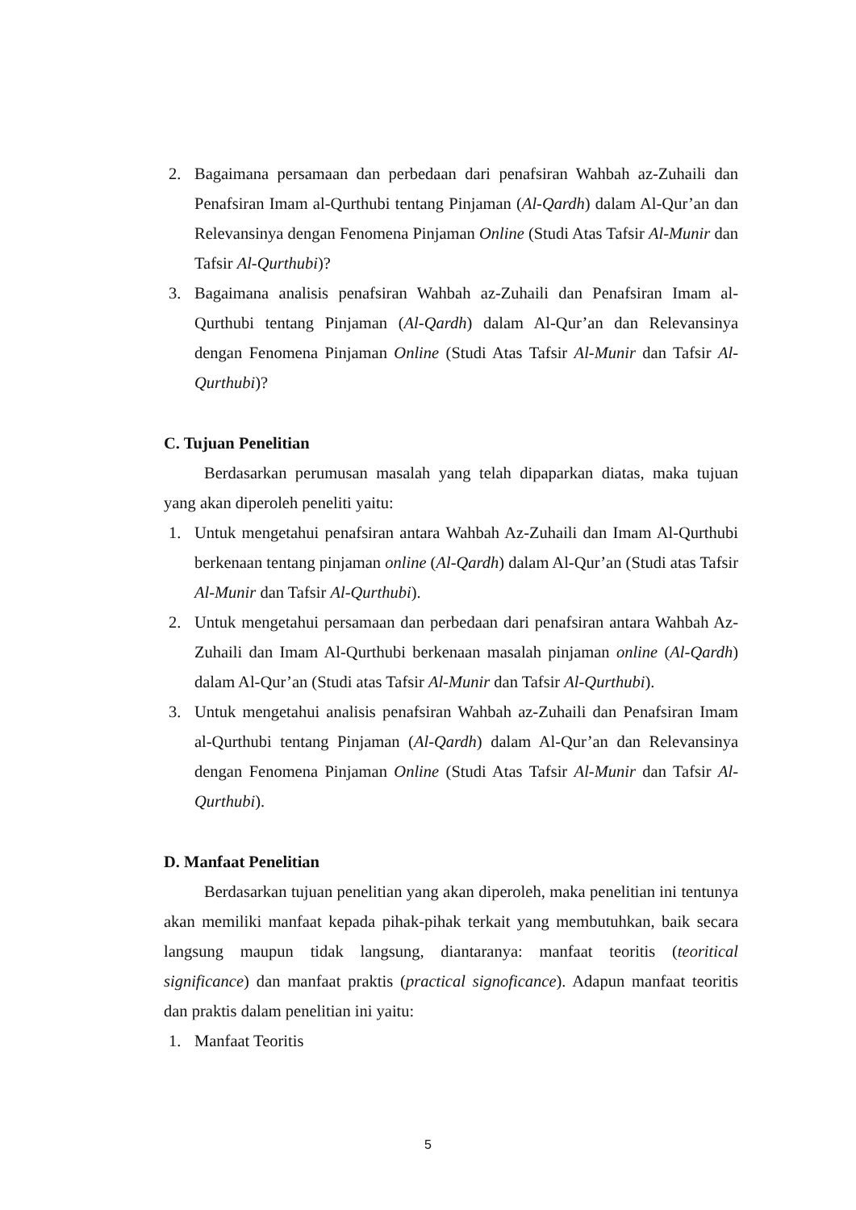2. Bagaimana persamaan dan perbedaan dari penafsiran Wahbah az-Zuhaili dan Penafsiran Imam al-Qurthubi tentang Pinjaman (Al-Qardh) dalam Al-Qur’an dan Relevansinya dengan Fenomena Pinjaman Online (Studi Atas Tafsir Al-Munir dan Tafsir Al-Qurthubi)?
3. Bagaimana analisis penafsiran Wahbah az-Zuhaili dan Penafsiran Imam al-Qurthubi tentang Pinjaman (Al-Qardh) dalam Al-Qur’an dan Relevansinya dengan Fenomena Pinjaman Online (Studi Atas Tafsir Al-Munir dan Tafsir Al-Qurthubi)?
C. Tujuan Penelitian
Berdasarkan perumusan masalah yang telah dipaparkan diatas, maka tujuan yang akan diperoleh peneliti yaitu:
1. Untuk mengetahui penafsiran antara Wahbah Az-Zuhaili dan Imam Al-Qurthubi berkenaan tentang pinjaman online (Al-Qardh) dalam Al-Qur’an (Studi atas Tafsir Al-Munir dan Tafsir Al-Qurthubi).
2. Untuk mengetahui persamaan dan perbedaan dari penafsiran antara Wahbah Az-Zuhaili dan Imam Al-Qurthubi berkenaan masalah pinjaman online (Al-Qardh) dalam Al-Qur’an (Studi atas Tafsir Al-Munir dan Tafsir Al-Qurthubi).
3. Untuk mengetahui analisis penafsiran Wahbah az-Zuhaili dan Penafsiran Imam al-Qurthubi tentang Pinjaman (Al-Qardh) dalam Al-Qur’an dan Relevansinya dengan Fenomena Pinjaman Online (Studi Atas Tafsir Al-Munir dan Tafsir Al-Qurthubi).
D. Manfaat Penelitian
Berdasarkan tujuan penelitian yang akan diperoleh, maka penelitian ini tentunya akan memiliki manfaat kepada pihak-pihak terkait yang membutuhkan, baik secara langsung maupun tidak langsung, diantaranya: manfaat teoritis (teoritical significance) dan manfaat praktis (practical signoficance). Adapun manfaat teoritis dan praktis dalam penelitian ini yaitu:
1. Manfaat Teoritis
5